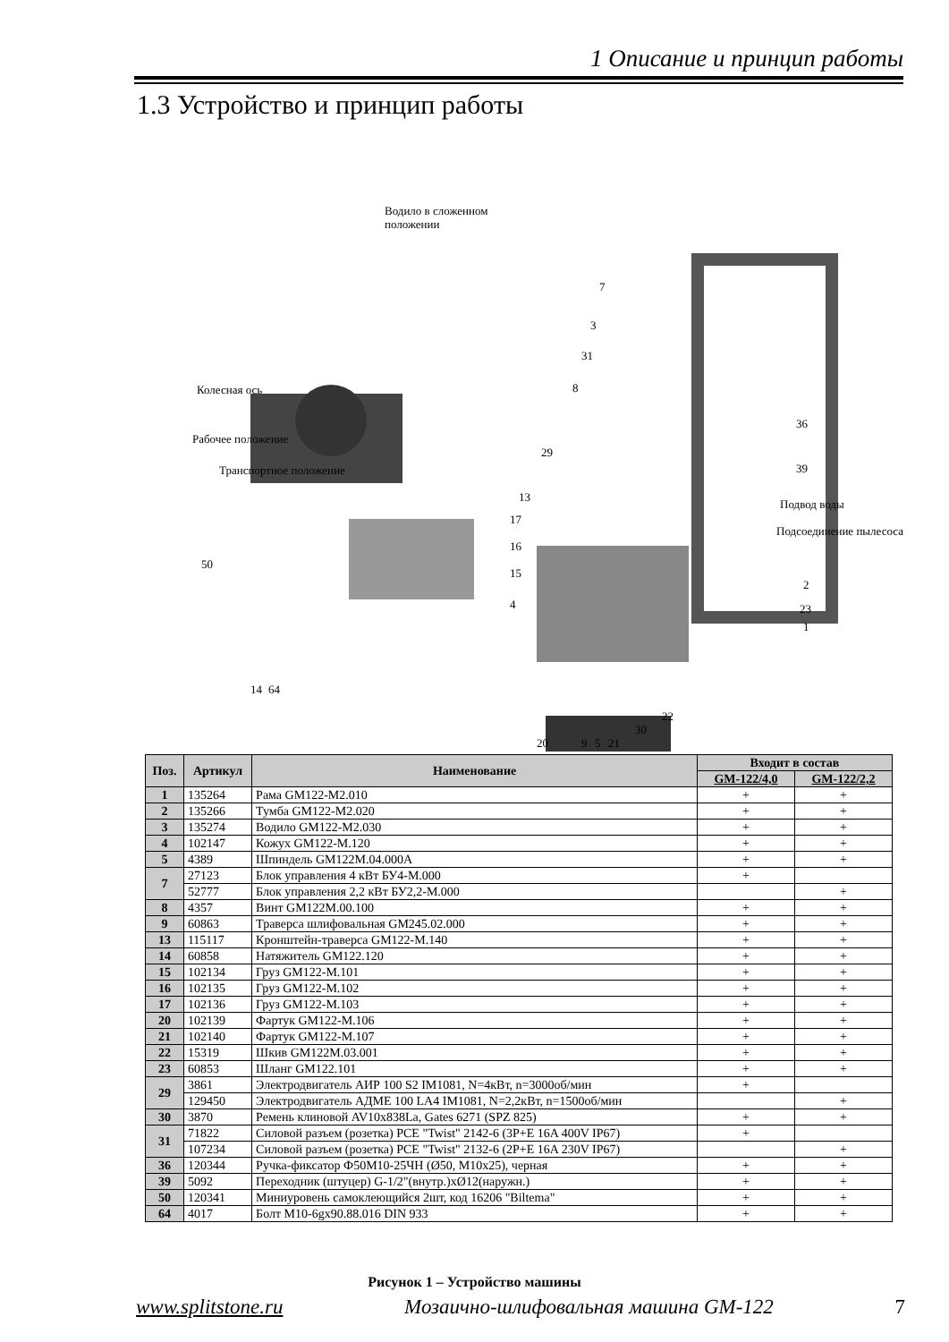1 Описание и принцип работы
1.3 Устройство и принцип работы
Водило в сложенном
положении
Колесная ось
Рабочее положение
Транспортное положение
Подвод воды
Подсоединение пылесоса
7
3
31
8
36
39
29
13
17
16
15
4
50
14
64
2
23
1
22
30
21
9
5
20
| Поз. | Артикул | Наименование | Входит в состав | |
| --- | --- | --- | --- | --- |
| | | | GM-122/4,0 | GM-122/2,2 |
| 1 | 135264 | Рама GM122-M2.010 | + | + |
| 2 | 135266 | Тумба GM122-M2.020 | + | + |
| 3 | 135274 | Водило GM122-M2.030 | + | + |
| 4 | 102147 | Кожух GM122-M.120 | + | + |
| 5 | 4389 | Шпиндель GM122M.04.000А | + | + |
| 7 | 27123 | Блок управления 4 кВт БУ4-М.000 | + | |
| | 52777 | Блок управления 2,2 кВт БУ2,2-М.000 | | + |
| 8 | 4357 | Винт GM122M.00.100 | + | + |
| 9 | 60863 | Траверса шлифовальная GM245.02.000 | + | + |
| 13 | 115117 | Кронштейн-траверса GM122-M.140 | + | + |
| 14 | 60858 | Натяжитель GM122.120 | + | + |
| 15 | 102134 | Груз GM122-M.101 | + | + |
| 16 | 102135 | Груз GM122-M.102 | + | + |
| 17 | 102136 | Груз GM122-M.103 | + | + |
| 20 | 102139 | Фартук GM122-M.106 | + | + |
| 21 | 102140 | Фартук GM122-M.107 | + | + |
| 22 | 15319 | Шкив GM122M.03.001 | + | + |
| 23 | 60853 | Шланг GM122.101 | + | + |
| 29 | 3861 | Электродвигатель АИР 100 S2 IM1081, N=4кВт, n=3000об/мин | + | |
| | 129450 | Электродвигатель АДМЕ 100 LA4 IM1081, N=2,2кВт, n=1500об/мин | | + |
| 30 | 3870 | Ремень клиновой AV10x838La, Gates 6271 (SPZ 825) | + | + |
| 31 | 71822 | Силовой разъем (розетка) PCE "Twist" 2142-6 (3P+E 16A 400V IP67) | + | |
| | 107234 | Силовой разъем (розетка) PCE "Twist" 2132-6 (2P+E 16A 230V IP67) | | + |
| 36 | 120344 | Ручка-фиксатор Ф50М10-25ЧН (Ø50, M10x25), черная | + | + |
| 39 | 5092 | Переходник (штуцер) G-1/2"(внутр.)хØ12(наружн.) | + | + |
| 50 | 120341 | Миниуровень самоклеющийся 2шт, код 16206 "Biltema" | + | + |
| 64 | 4017 | Болт М10-6gх90.88.016 DIN 933 | + | + |
Рисунок 1 – Устройство машины
www.splitstone.ru Мозаично-шлифовальная машина GM-122 7